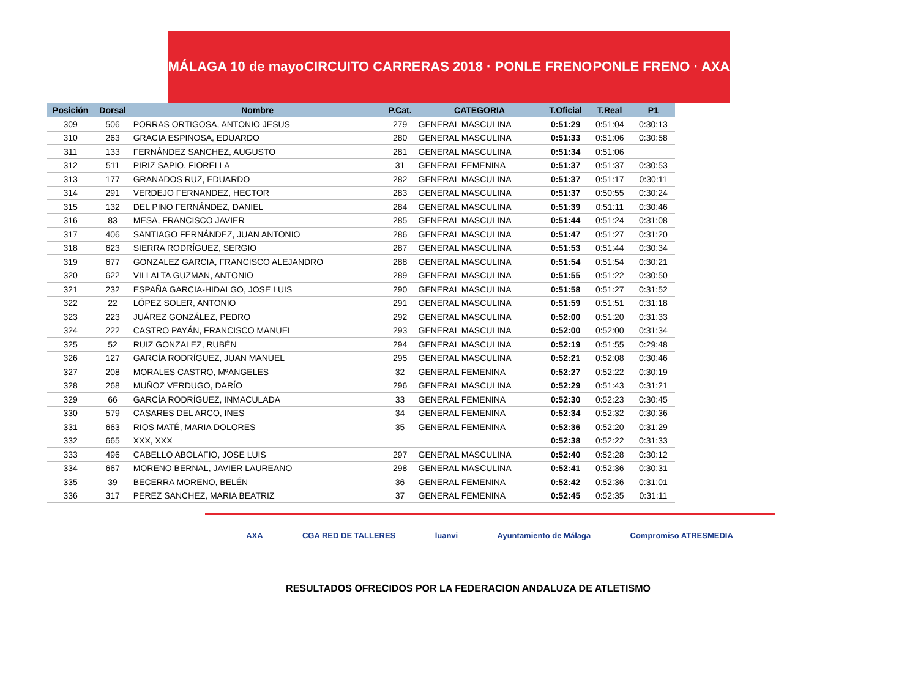MÁLAGA 10 de mayo CIRCUITO CARRERAS 2018 · PONLE FRENO PONLE FRENO · AXA
| Posición | Dorsal | Nombre | P.Cat. | CATEGORIA | T.Oficial | T.Real | P1 |
| --- | --- | --- | --- | --- | --- | --- | --- |
| 309 | 506 | PORRAS ORTIGOSA, ANTONIO JESUS | 279 | GENERAL MASCULINA | 0:51:29 | 0:51:04 | 0:30:13 |
| 310 | 263 | GRACIA ESPINOSA, EDUARDO | 280 | GENERAL MASCULINA | 0:51:33 | 0:51:06 | 0:30:58 |
| 311 | 133 | FERNÁNDEZ SANCHEZ, AUGUSTO | 281 | GENERAL MASCULINA | 0:51:34 | 0:51:06 | |
| 312 | 511 | PIRIZ SAPIO, FIORELLA | 31 | GENERAL FEMENINA | 0:51:37 | 0:51:37 | 0:30:53 |
| 313 | 177 | GRANADOS RUZ, EDUARDO | 282 | GENERAL MASCULINA | 0:51:37 | 0:51:17 | 0:30:11 |
| 314 | 291 | VERDEJO FERNANDEZ, HECTOR | 283 | GENERAL MASCULINA | 0:51:37 | 0:50:55 | 0:30:24 |
| 315 | 132 | DEL PINO FERNÁNDEZ, DANIEL | 284 | GENERAL MASCULINA | 0:51:39 | 0:51:11 | 0:30:46 |
| 316 | 83 | MESA, FRANCISCO JAVIER | 285 | GENERAL MASCULINA | 0:51:44 | 0:51:24 | 0:31:08 |
| 317 | 406 | SANTIAGO FERNÁNDEZ, JUAN ANTONIO | 286 | GENERAL MASCULINA | 0:51:47 | 0:51:27 | 0:31:20 |
| 318 | 623 | SIERRA RODRÍGUEZ, SERGIO | 287 | GENERAL MASCULINA | 0:51:53 | 0:51:44 | 0:30:34 |
| 319 | 677 | GONZALEZ GARCIA, FRANCISCO ALEJANDRO | 288 | GENERAL MASCULINA | 0:51:54 | 0:51:54 | 0:30:21 |
| 320 | 622 | VILLALTA GUZMAN, ANTONIO | 289 | GENERAL MASCULINA | 0:51:55 | 0:51:22 | 0:30:50 |
| 321 | 232 | ESPAÑA GARCIA-HIDALGO, JOSE LUIS | 290 | GENERAL MASCULINA | 0:51:58 | 0:51:27 | 0:31:52 |
| 322 | 22 | LÓPEZ SOLER, ANTONIO | 291 | GENERAL MASCULINA | 0:51:59 | 0:51:51 | 0:31:18 |
| 323 | 223 | JUÁREZ GONZÁLEZ, PEDRO | 292 | GENERAL MASCULINA | 0:52:00 | 0:51:20 | 0:31:33 |
| 324 | 222 | CASTRO PAYÁN, FRANCISCO MANUEL | 293 | GENERAL MASCULINA | 0:52:00 | 0:52:00 | 0:31:34 |
| 325 | 52 | RUIZ GONZALEZ, RUBÉN | 294 | GENERAL MASCULINA | 0:52:19 | 0:51:55 | 0:29:48 |
| 326 | 127 | GARCÍA RODRÍGUEZ, JUAN MANUEL | 295 | GENERAL MASCULINA | 0:52:21 | 0:52:08 | 0:30:46 |
| 327 | 208 | MORALES CASTRO, MºANGELES | 32 | GENERAL FEMENINA | 0:52:27 | 0:52:22 | 0:30:19 |
| 328 | 268 | MUÑOZ VERDUGO, DARÍO | 296 | GENERAL MASCULINA | 0:52:29 | 0:51:43 | 0:31:21 |
| 329 | 66 | GARCÍA RODRÍGUEZ, INMACULADA | 33 | GENERAL FEMENINA | 0:52:30 | 0:52:23 | 0:30:45 |
| 330 | 579 | CASARES DEL ARCO, INES | 34 | GENERAL FEMENINA | 0:52:34 | 0:52:32 | 0:30:36 |
| 331 | 663 | RIOS MATÉ, MARIA DOLORES | 35 | GENERAL FEMENINA | 0:52:36 | 0:52:20 | 0:31:29 |
| 332 | 665 | XXX, XXX | | | 0:52:38 | 0:52:22 | 0:31:33 |
| 333 | 496 | CABELLO ABOLAFIO, JOSE LUIS | 297 | GENERAL MASCULINA | 0:52:40 | 0:52:28 | 0:30:12 |
| 334 | 667 | MORENO BERNAL, JAVIER LAUREANO | 298 | GENERAL MASCULINA | 0:52:41 | 0:52:36 | 0:30:31 |
| 335 | 39 | BECERRA MORENO, BELÉN | 36 | GENERAL FEMENINA | 0:52:42 | 0:52:36 | 0:31:01 |
| 336 | 317 | PEREZ SANCHEZ, MARIA BEATRIZ | 37 | GENERAL FEMENINA | 0:52:45 | 0:52:35 | 0:31:11 |
AXA CGA RED DE TALLERES luanvi Ayuntamiento de Málaga Compromiso ATRESMEDIA
RESULTADOS OFRECIDOS POR LA FEDERACION ANDALUZA DE ATLETISMO